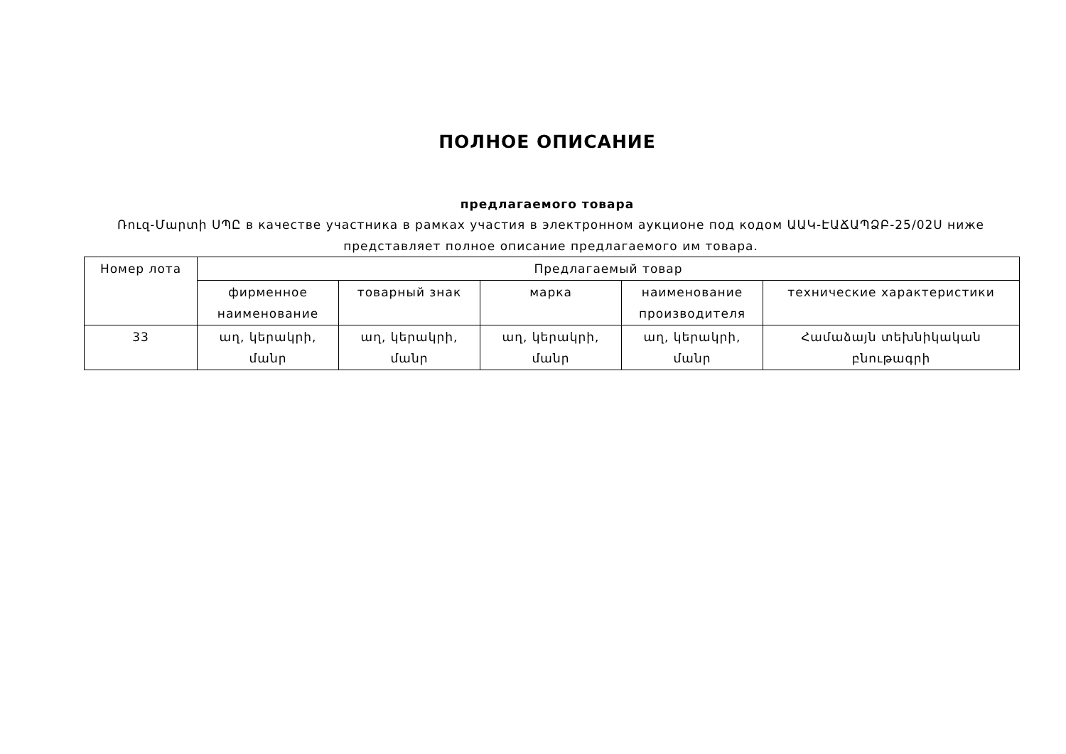ПОЛНОЕ ОПИСАНИЕ
предлагаемого товара
Ռուզ-Մարտի ՍՊԸ в качестве участника в рамках участия в электронном аукционе под кодом ԱԱԿ-ԷԱՃԱՊՁԲ-25/02Ս ниже представляет полное описание предлагаемого им товара.
| Номер лота | Предлагаемый товар | | | | |
| --- | --- | --- | --- | --- | --- |
| | фирменное наименование | товарный знак | марка | наименование производителя | технические характеристики |
| 33 | աղ, կերակրի, մանր | աղ, կերակրի, մանր | աղ, կերակրի, մանր | աղ, կերակրի, մանր | Համաձայն տեխնիկական բնութագրի |